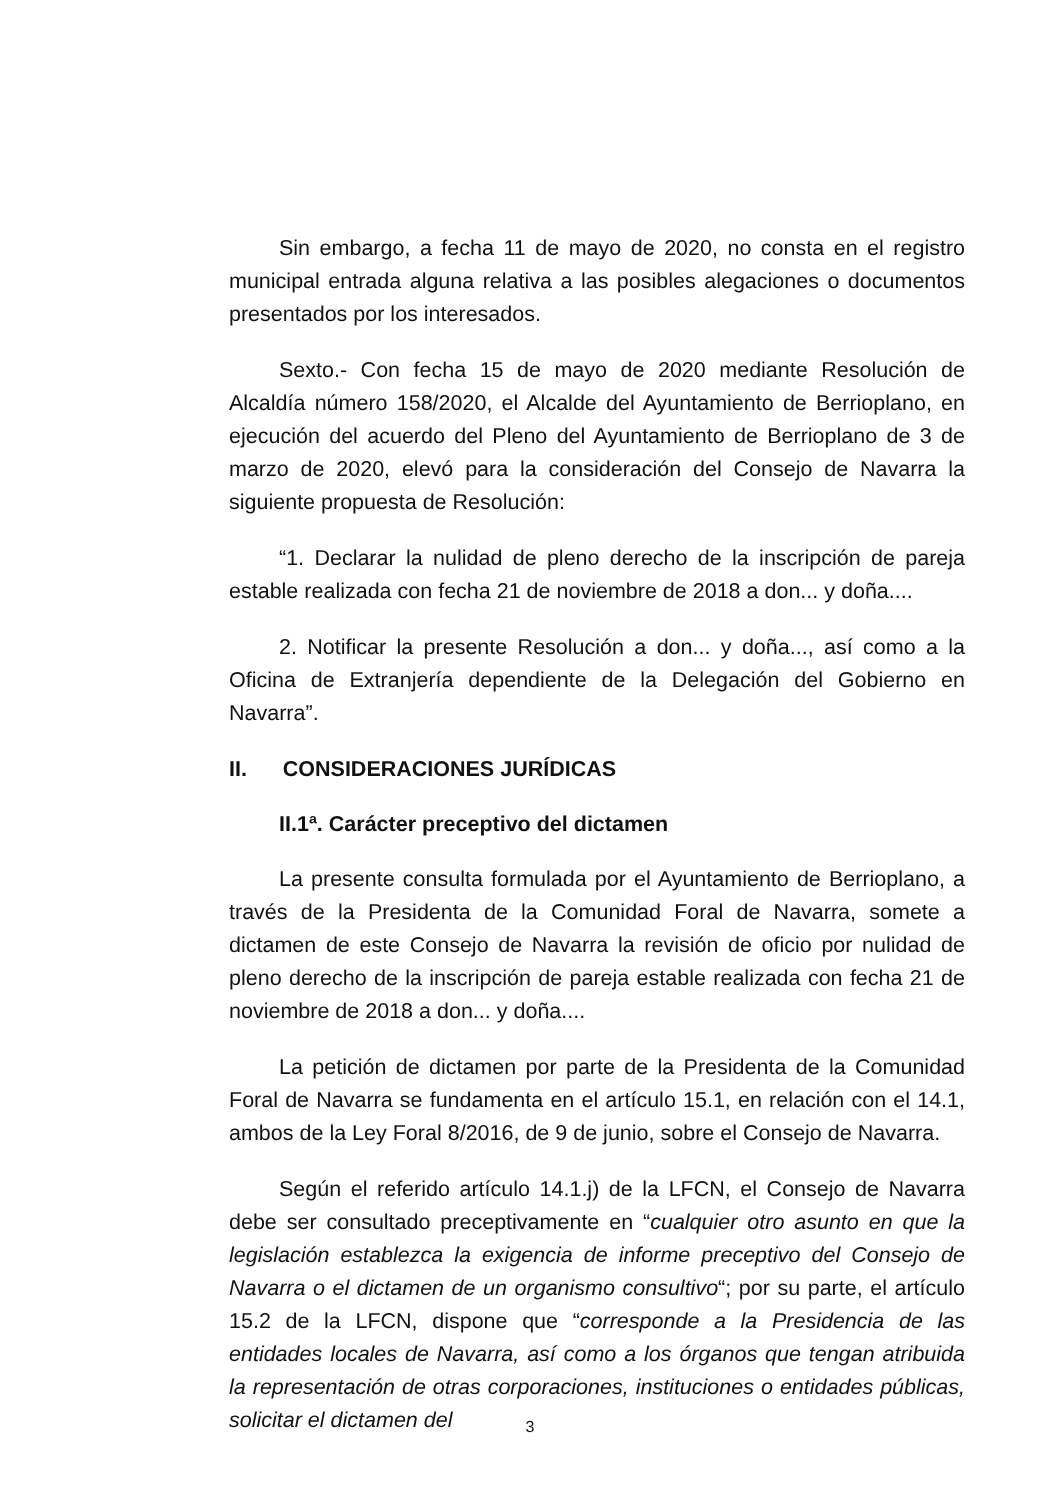Sin embargo, a fecha 11 de mayo de 2020, no consta en el registro municipal entrada alguna relativa a las posibles alegaciones o documentos presentados por los interesados.
Sexto.- Con fecha 15 de mayo de 2020 mediante Resolución de Alcaldía número 158/2020, el Alcalde del Ayuntamiento de Berrioplano, en ejecución del acuerdo del Pleno del Ayuntamiento de Berrioplano de 3 de marzo de 2020, elevó para la consideración del Consejo de Navarra la siguiente propuesta de Resolución:
“1. Declarar la nulidad de pleno derecho de la inscripción de pareja estable realizada con fecha 21 de noviembre de 2018 a don... y doña....
2. Notificar la presente Resolución a don... y doña..., así como a la Oficina de Extranjería dependiente de la Delegación del Gobierno en Navarra”.
II. CONSIDERACIONES JURÍDICAS
II.1ª. Carácter preceptivo del dictamen
La presente consulta formulada por el Ayuntamiento de Berrioplano, a través de la Presidenta de la Comunidad Foral de Navarra, somete a dictamen de este Consejo de Navarra la revisión de oficio por nulidad de pleno derecho de la inscripción de pareja estable realizada con fecha 21 de noviembre de 2018 a don... y doña....
La petición de dictamen por parte de la Presidenta de la Comunidad Foral de Navarra se fundamenta en el artículo 15.1, en relación con el 14.1, ambos de la Ley Foral 8/2016, de 9 de junio, sobre el Consejo de Navarra.
Según el referido artículo 14.1.j) de la LFCN, el Consejo de Navarra debe ser consultado preceptivamente en “cualquier otro asunto en que la legislación establezca la exigencia de informe preceptivo del Consejo de Navarra o el dictamen de un organismo consultivo“; por su parte, el artículo 15.2 de la LFCN, dispone que “corresponde a la Presidencia de las entidades locales de Navarra, así como a los órganos que tengan atribuida la representación de otras corporaciones, instituciones o entidades públicas, solicitar el dictamen del
3